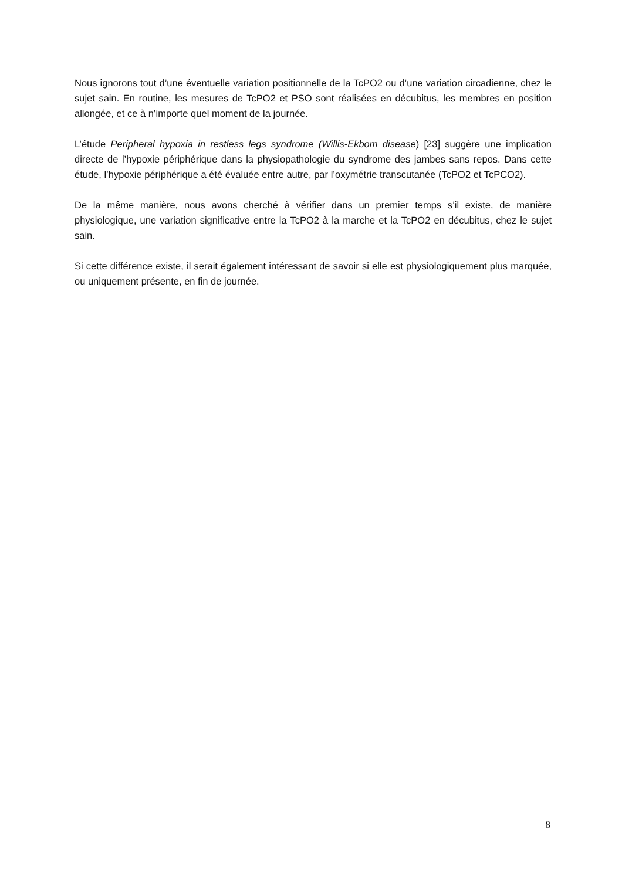Nous ignorons tout d’une éventuelle variation positionnelle de la TcPO2 ou d’une variation circadienne, chez le sujet sain. En routine, les mesures de TcPO2 et PSO sont réalisées en décubitus, les membres en position allongée, et ce à n’importe quel moment de la journée.
L’étude Peripheral hypoxia in restless legs syndrome (Willis-Ekbom disease) [23] suggère une implication directe de l’hypoxie périphérique dans la physiopathologie du syndrome des jambes sans repos. Dans cette étude, l’hypoxie périphérique a été évaluée entre autre, par l’oxymétrie transcutanée (TcPO2 et TcPCO2).
De la même manière, nous avons cherché à vérifier dans un premier temps s’il existe, de manière physiologique, une variation significative entre la TcPO2 à la marche et la TcPO2 en décubitus, chez le sujet sain.
Si cette différence existe, il serait également intéressant de savoir si elle est physiologiquement plus marquée, ou uniquement présente, en fin de journée.
8